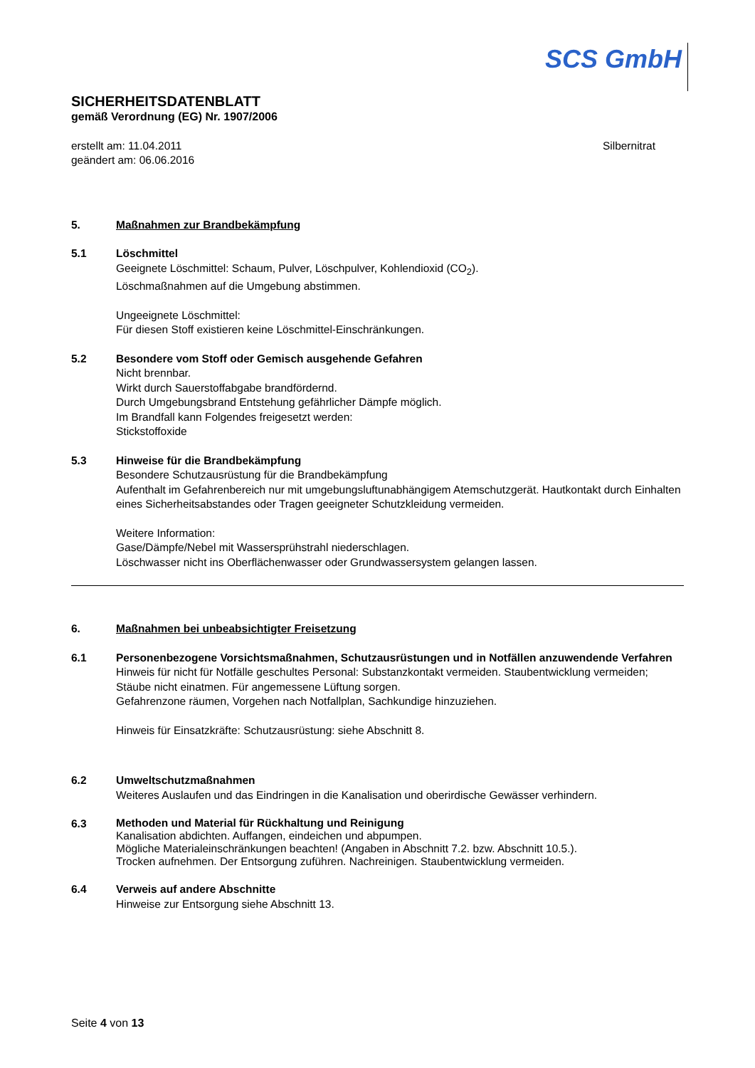SCS GmbH
SICHERHEITSDATENBLATT
gemäß Verordnung (EG) Nr. 1907/2006
erstellt am: 11.04.2011
geändert am: 06.06.2016
Silbernitrat
5. Maßnahmen zur Brandbekämpfung
5.1 Löschmittel
Geeignete Löschmittel: Schaum, Pulver, Löschpulver, Kohlendioxid (CO<sub>2</sub>).
Löschmaßnahmen auf die Umgebung abstimmen.
Ungeeignete Löschmittel:
Für diesen Stoff existieren keine Löschmittel-Einschränkungen.
5.2 Besondere vom Stoff oder Gemisch ausgehende Gefahren
Nicht brennbar.
Wirkt durch Sauerstoffabgabe brandfördernd.
Durch Umgebungsbrand Entstehung gefährlicher Dämpfe möglich.
Im Brandfall kann Folgendes freigesetzt werden:
Stickstoffoxide
5.3 Hinweise für die Brandbekämpfung
Besondere Schutzausrüstung für die Brandbekämpfung
Aufenthalt im Gefahrenbereich nur mit umgebungsluftunabhängigem Atemschutzgerät. Hautkontakt durch Einhalten eines Sicherheitsabstandes oder Tragen geeigneter Schutzkleidung vermeiden.
Weitere Information:
Gase/Dämpfe/Nebel mit Wassersprühstrahl niederschlagen.
Löschwasser nicht ins Oberflächenwasser oder Grundwassersystem gelangen lassen.
6. Maßnahmen bei unbeabsichtigter Freisetzung
6.1 Personenbezogene Vorsichtsmaßnahmen, Schutzausrüstungen und in Notfällen anzuwendende Verfahren
Hinweis für nicht für Notfälle geschultes Personal: Substanzkontakt vermeiden. Staubentwicklung vermeiden; Stäube nicht einatmen. Für angemessene Lüftung sorgen.
Gefahrenzone räumen, Vorgehen nach Notfallplan, Sachkundige hinzuziehen.
Hinweis für Einsatzkräfte: Schutzausrüstung: siehe Abschnitt 8.
6.2 Umweltschutzmaßnahmen
Weiteres Auslaufen und das Eindringen in die Kanalisation und oberirdische Gewässer verhindern.
6.3
Methoden und Material für Rückhaltung und Reinigung
Kanalisation abdichten. Auffangen, eindeichen und abpumpen.
Mögliche Materialeinschränkungen beachten! (Angaben in Abschnitt 7.2. bzw. Abschnitt 10.5.).
Trocken aufnehmen. Der Entsorgung zuführen. Nachreinigen. Staubentwicklung vermeiden.
6.4 Verweis auf andere Abschnitte
Hinweise zur Entsorgung siehe Abschnitt 13.
Seite 4 von 13